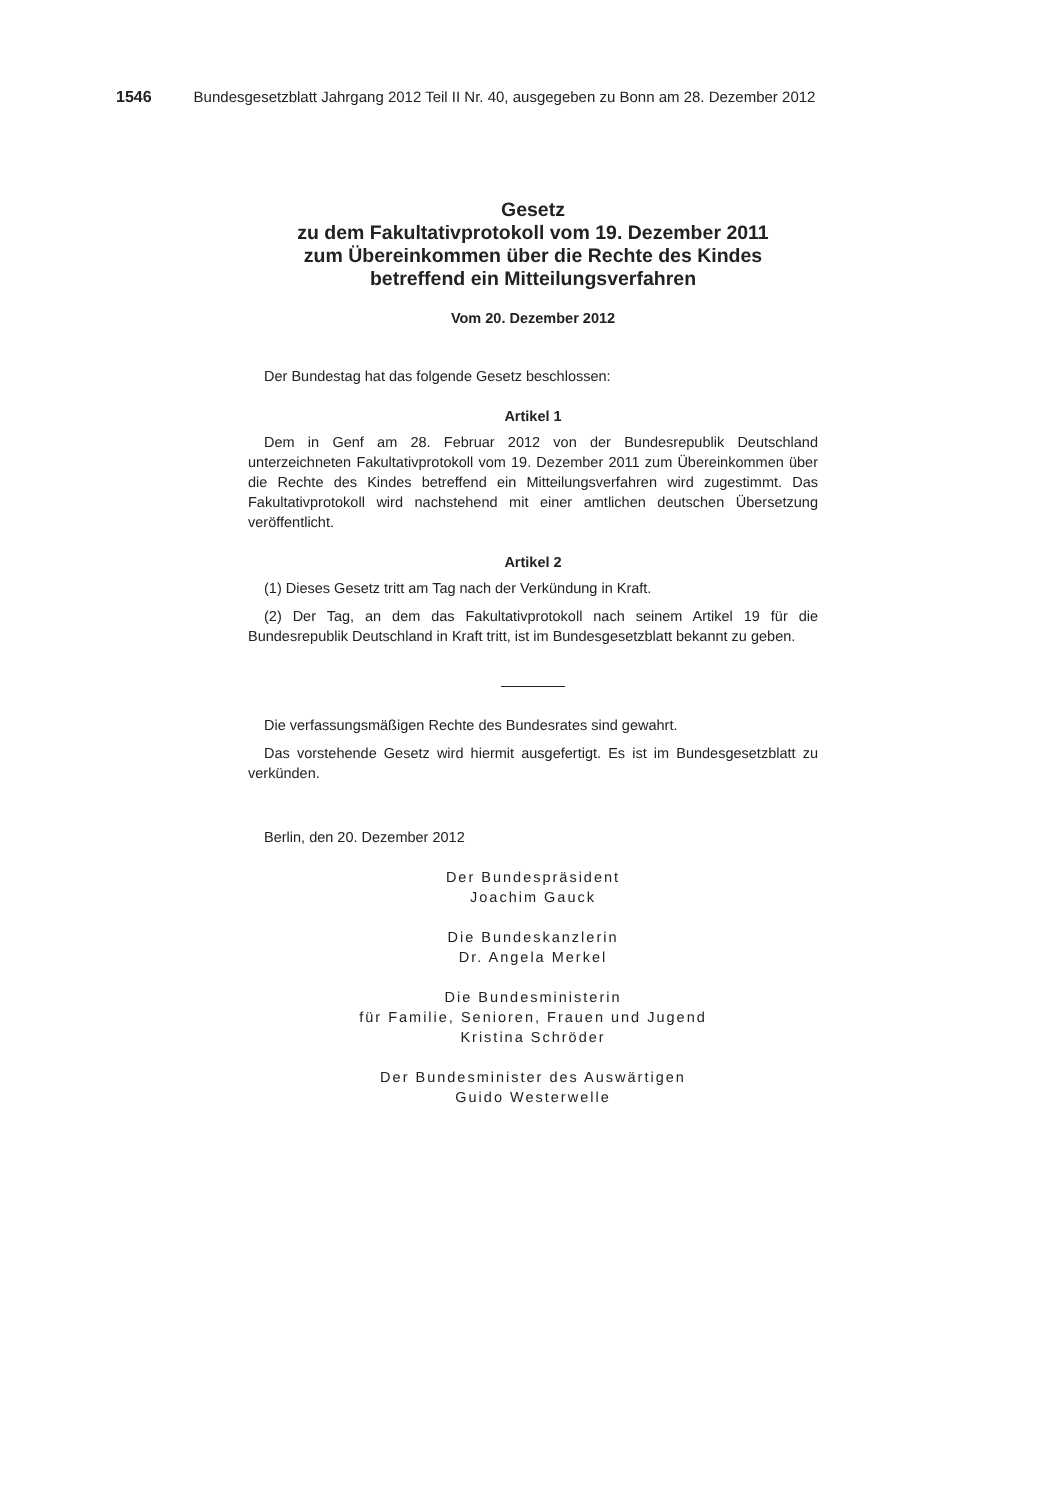1546 Bundesgesetzblatt Jahrgang 2012 Teil II Nr. 40, ausgegeben zu Bonn am 28. Dezember 2012
Gesetz
zu dem Fakultativprotokoll vom 19. Dezember 2011
zum Übereinkommen über die Rechte des Kindes
betreffend ein Mitteilungsverfahren
Vom 20. Dezember 2012
Der Bundestag hat das folgende Gesetz beschlossen:
Artikel 1
Dem in Genf am 28. Februar 2012 von der Bundesrepublik Deutschland unterzeichneten Fakultativprotokoll vom 19. Dezember 2011 zum Übereinkommen über die Rechte des Kindes betreffend ein Mitteilungsverfahren wird zugestimmt. Das Fakultativprotokoll wird nachstehend mit einer amtlichen deutschen Übersetzung veröffentlicht.
Artikel 2
(1) Dieses Gesetz tritt am Tag nach der Verkündung in Kraft.
(2) Der Tag, an dem das Fakultativprotokoll nach seinem Artikel 19 für die Bundesrepublik Deutschland in Kraft tritt, ist im Bundesgesetzblatt bekannt zu geben.
Die verfassungsmäßigen Rechte des Bundesrates sind gewahrt.
Das vorstehende Gesetz wird hiermit ausgefertigt. Es ist im Bundesgesetzblatt zu verkünden.
Berlin, den 20. Dezember 2012
Der Bundespräsident
Joachim Gauck
Die Bundeskanzlerin
Dr. Angela Merkel
Die Bundesministerin
für Familie, Senioren, Frauen und Jugend
Kristina Schröder
Der Bundesminister des Auswärtigen
Guido Westerwelle